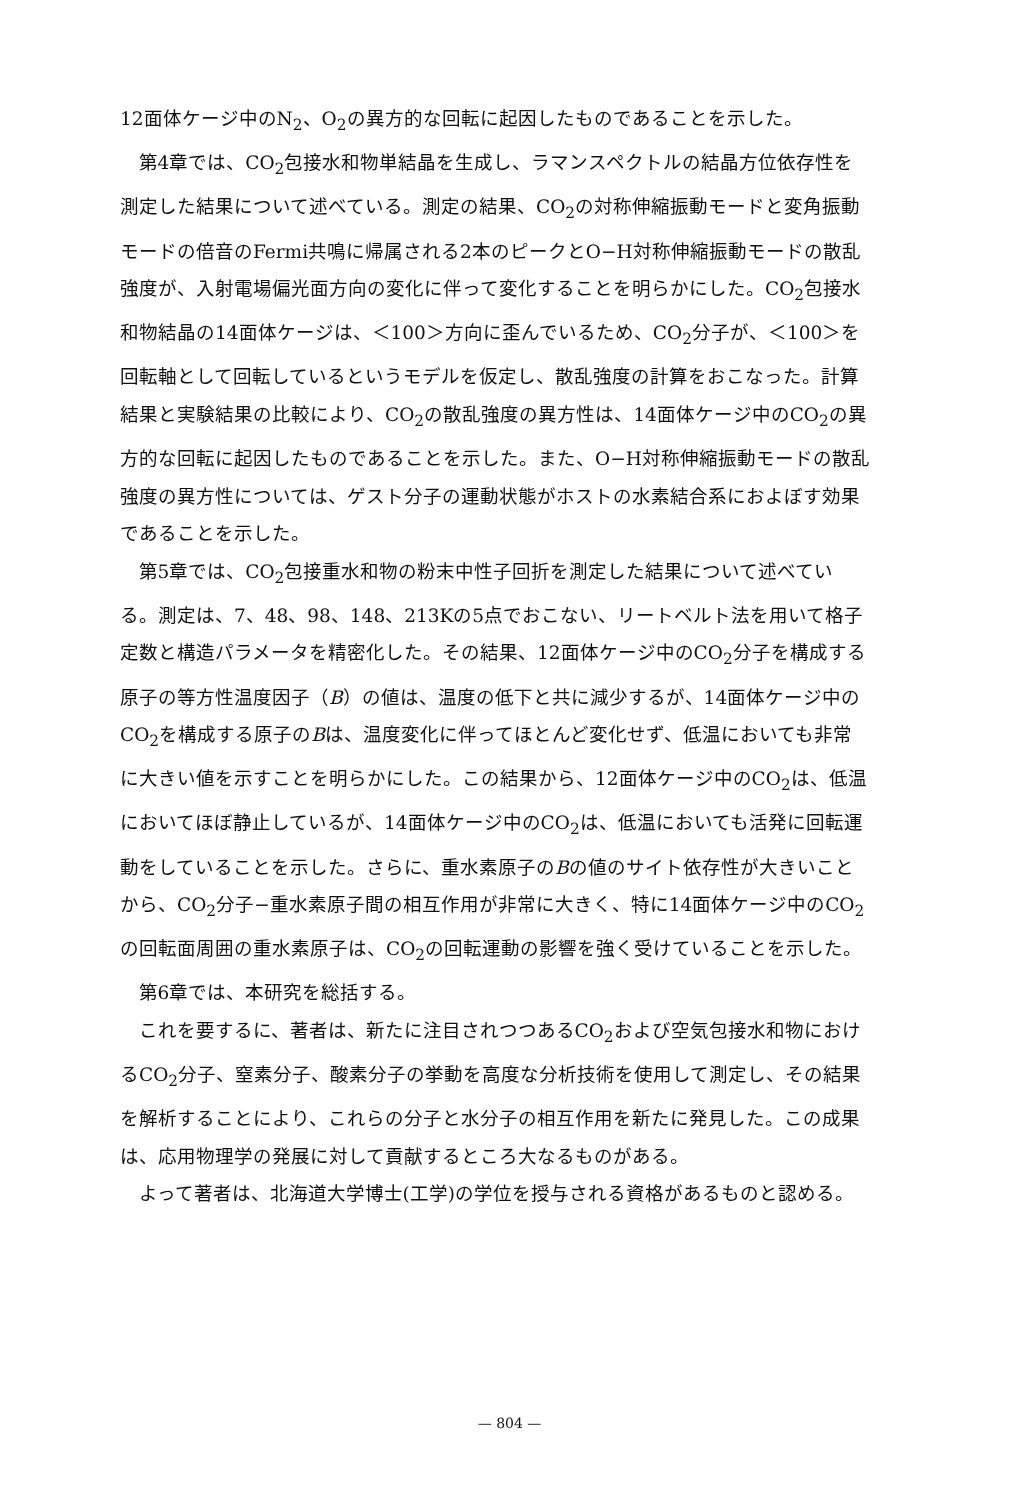12面体ケージ中のN<sub>2</sub>、O<sub>2</sub>の異方的な回転に起因したものであることを示した。
第4章では、CO<sub>2</sub>包接水和物単結晶を生成し、ラマンスペクトルの結晶方位依存性を測定した結果について述べている。測定の結果、CO<sub>2</sub>の対称伸縮振動モードと変角振動モードの倍音のFermi共鳴に帰属される2本のピークとO−H対称伸縮振動モードの散乱強度が、入射電場偏光面方向の変化に伴って変化することを明らかにした。CO<sub>2</sub>包接水和物結晶の14面体ケージは、＜100＞方向に歪んでいるため、CO<sub>2</sub>分子が、＜100＞を回転軸として回転しているというモデルを仮定し、散乱強度の計算をおこなった。計算結果と実験結果の比較により、CO<sub>2</sub>の散乱強度の異方性は、14面体ケージ中のCO<sub>2</sub>の異方的な回転に起因したものであることを示した。また、O−H対称伸縮振動モードの散乱強度の異方性については、ゲスト分子の運動状態がホストの水素結合系におよぼす効果であることを示した。
第5章では、CO<sub>2</sub>包接重水和物の粉末中性子回折を測定した結果について述べている。測定は、7、48、98、148、213Kの5点でおこない、リートベルト法を用いて格子定数と構造パラメータを精密化した。その結果、12面体ケージ中のCO<sub>2</sub>分子を構成する原子の等方性温度因子（B）の値は、温度の低下と共に減少するが、14面体ケージ中のCO<sub>2</sub>を構成する原子のBは、温度変化に伴ってほとんど変化せず、低温においても非常に大きい値を示すことを明らかにした。この結果から、12面体ケージ中のCO<sub>2</sub>は、低温においてほぼ静止しているが、14面体ケージ中のCO<sub>2</sub>は、低温においても活発に回転運動をしていることを示した。さらに、重水素原子のBの値のサイト依存性が大きいことから、CO<sub>2</sub>分子−重水素原子間の相互作用が非常に大きく、特に14面体ケージ中のCO<sub>2</sub>の回転面周囲の重水素原子は、CO<sub>2</sub>の回転運動の影響を強く受けていることを示した。
第6章では、本研究を総括する。
これを要するに、著者は、新たに注目されつつあるCO<sub>2</sub>および空気包接水和物におけるCO<sub>2</sub>分子、窒素分子、酸素分子の挙動を高度な分析技術を使用して測定し、その結果を解析することにより、これらの分子と水分子の相互作用を新たに発見した。この成果は、応用物理学の発展に対して貢献するところ大なるものがある。
よって著者は、北海道大学博士(工学)の学位を授与される資格があるものと認める。
— 804 —